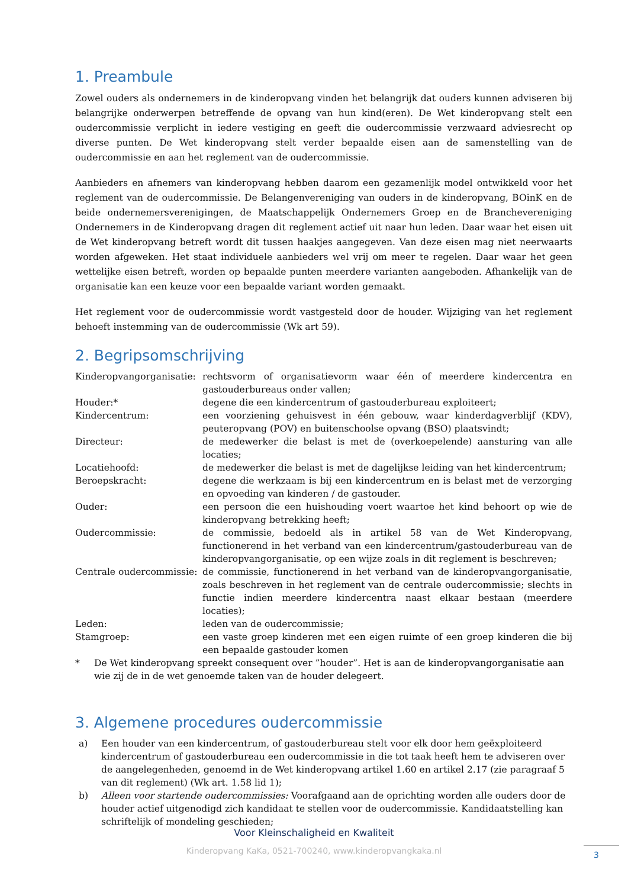1. Preambule
Zowel ouders als ondernemers in de kinderopvang vinden het belangrijk dat ouders kunnen adviseren bij belangrijke onderwerpen betreffende de opvang van hun kind(eren). De Wet kinderopvang stelt een oudercommissie verplicht in iedere vestiging en geeft die oudercommissie verzwaard adviesrecht op diverse punten. De Wet kinderopvang stelt verder bepaalde eisen aan de samenstelling van de oudercommissie en aan het reglement van de oudercommissie.
Aanbieders en afnemers van kinderopvang hebben daarom een gezamenlijk model ontwikkeld voor het reglement van de oudercommissie. De Belangenvereniging van ouders in de kinderopvang, BOinK en de beide ondernemersverenigingen, de Maatschappelijk Ondernemers Groep en de Branchevereniging Ondernemers in de Kinderopvang dragen dit reglement actief uit naar hun leden. Daar waar het eisen uit de Wet kinderopvang betreft wordt dit tussen haakjes aangegeven. Van deze eisen mag niet neerwaarts worden afgeweken. Het staat individuele aanbieders wel vrij om meer te regelen. Daar waar het geen wettelijke eisen betreft, worden op bepaalde punten meerdere varianten aangeboden. Afhankelijk van de organisatie kan een keuze voor een bepaalde variant worden gemaakt.
Het reglement voor de oudercommissie wordt vastgesteld door de houder. Wijziging van het reglement behoeft instemming van de oudercommissie (Wk art 59).
2. Begripsomschrijving
| Kinderopvangorganisatie: | rechtsvorm of organisatievorm waar één of meerdere kindercentra en gastouderbureaus onder vallen; |
| Houder:* | degene die een kindercentrum of gastouderbureau exploiteert; |
| Kindercentrum: | een voorziening gehuisvest in één gebouw, waar kinderdagverblijf (KDV), peuteropvang (POV) en buitenschoolse opvang (BSO) plaatsvindt; |
| Directeur: | de medewerker die belast is met de (overkoepelende) aansturing van alle locaties; |
| Locatiehoofd: | de medewerker die belast is met de dagelijkse leiding van het kindercentrum; |
| Beroepskracht: | degene die werkzaam is bij een kindercentrum en is belast met de verzorging en opvoeding van kinderen / de gastouder. |
| Ouder: | een persoon die een huishouding voert waartoe het kind behoort op wie de kinderopvang betrekking heeft; |
| Oudercommissie: | de commissie, bedoeld als in artikel 58 van de Wet Kinderopvang, functionerend in het verband van een kindercentrum/gastouderbureau van de kinderopvangorganisatie, op een wijze zoals in dit reglement is beschreven; |
| Centrale oudercommissie: | de commissie, functionerend in het verband van de kinderopvangorganisatie, zoals beschreven in het reglement van de centrale oudercommissie; slechts in functie indien meerdere kindercentra naast elkaar bestaan (meerdere locaties); |
| Leden: | leden van de oudercommissie; |
| Stamgroep: | een vaste groep kinderen met een eigen ruimte of een groep kinderen die bij een bepaalde gastouder komen |
* De Wet kinderopvang spreekt consequent over ”houder”. Het is aan de kinderopvangorganisatie aan wie zij de in de wet genoemde taken van de houder delegeert.
3. Algemene procedures oudercommissie
a) Een houder van een kindercentrum, of gastouderbureau stelt voor elk door hem geëxploiteerd kindercentrum of gastouderbureau een oudercommissie in die tot taak heeft hem te adviseren over de aangelegenheden, genoemd in de Wet kinderopvang artikel 1.60 en artikel 2.17 (zie paragraaf 5 van dit reglement) (Wk art. 1.58 lid 1);
b) Alleen voor startende oudercommissies: Voorafgaand aan de oprichting worden alle ouders door de houder actief uitgenodigd zich kandidaat te stellen voor de oudercommissie. Kandidaatstelling kan schriftelijk of mondeling geschieden;
Voor Kleinschaligheid en Kwaliteit
Kinderopvang KaKa, 0521-700240, www.kinderopvangkaka.nl
3